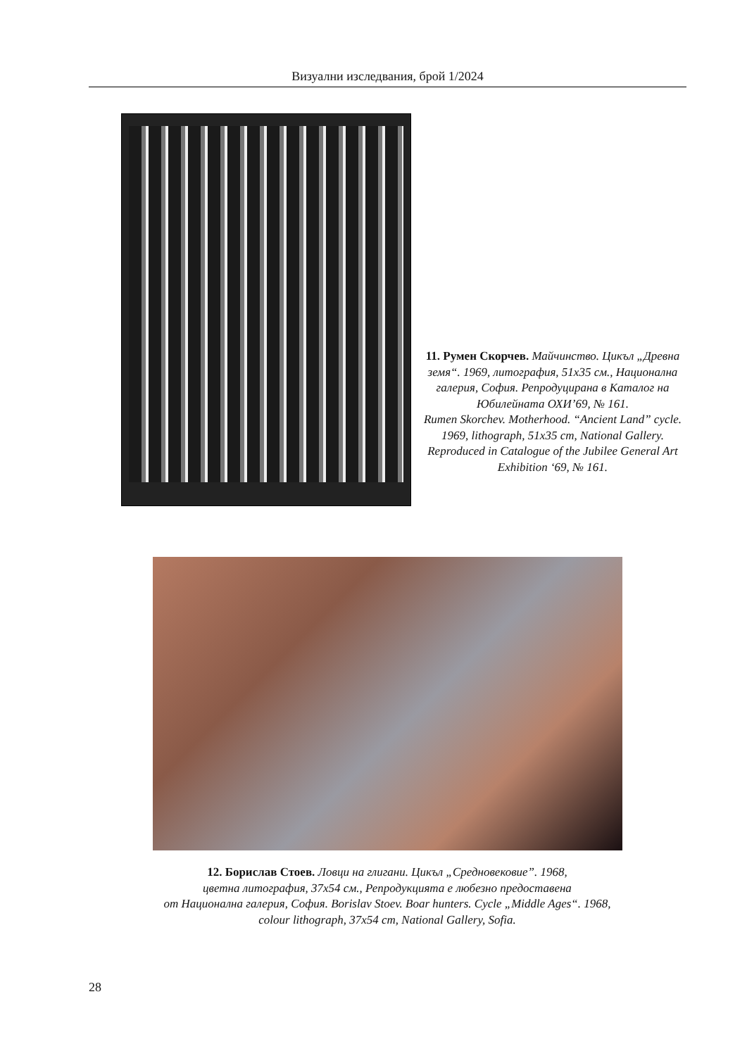Визуални изследвания, брой 1/2024
11. Румен Скорчев. Майчинство. Цикъл „Древна земя“. 1969, литография, 51x35 см., Национална галерия, София. Репродуцирана в Каталог на Юбилейната ОХИ’69, № 161.
Rumen Skorchev. Motherhood. “Ancient Land” cycle. 1969, lithograph, 51x35 cm, National Gallery. Reproduced in Catalogue of the Jubilee General Art
Exhibition ‘69, № 161.
12. Борислав Стоев. Ловци на глигани. Цикъл „Средновековие”. 1968,
цветна литография, 37x54 см., Репродукцията е любезно предоставена
от Национална галерия, София. Borislav Stoev. Boar hunters. Cycle „Middle Ages“. 1968,
colour lithograph, 37x54 cm, National Gallery, Sofia.
28